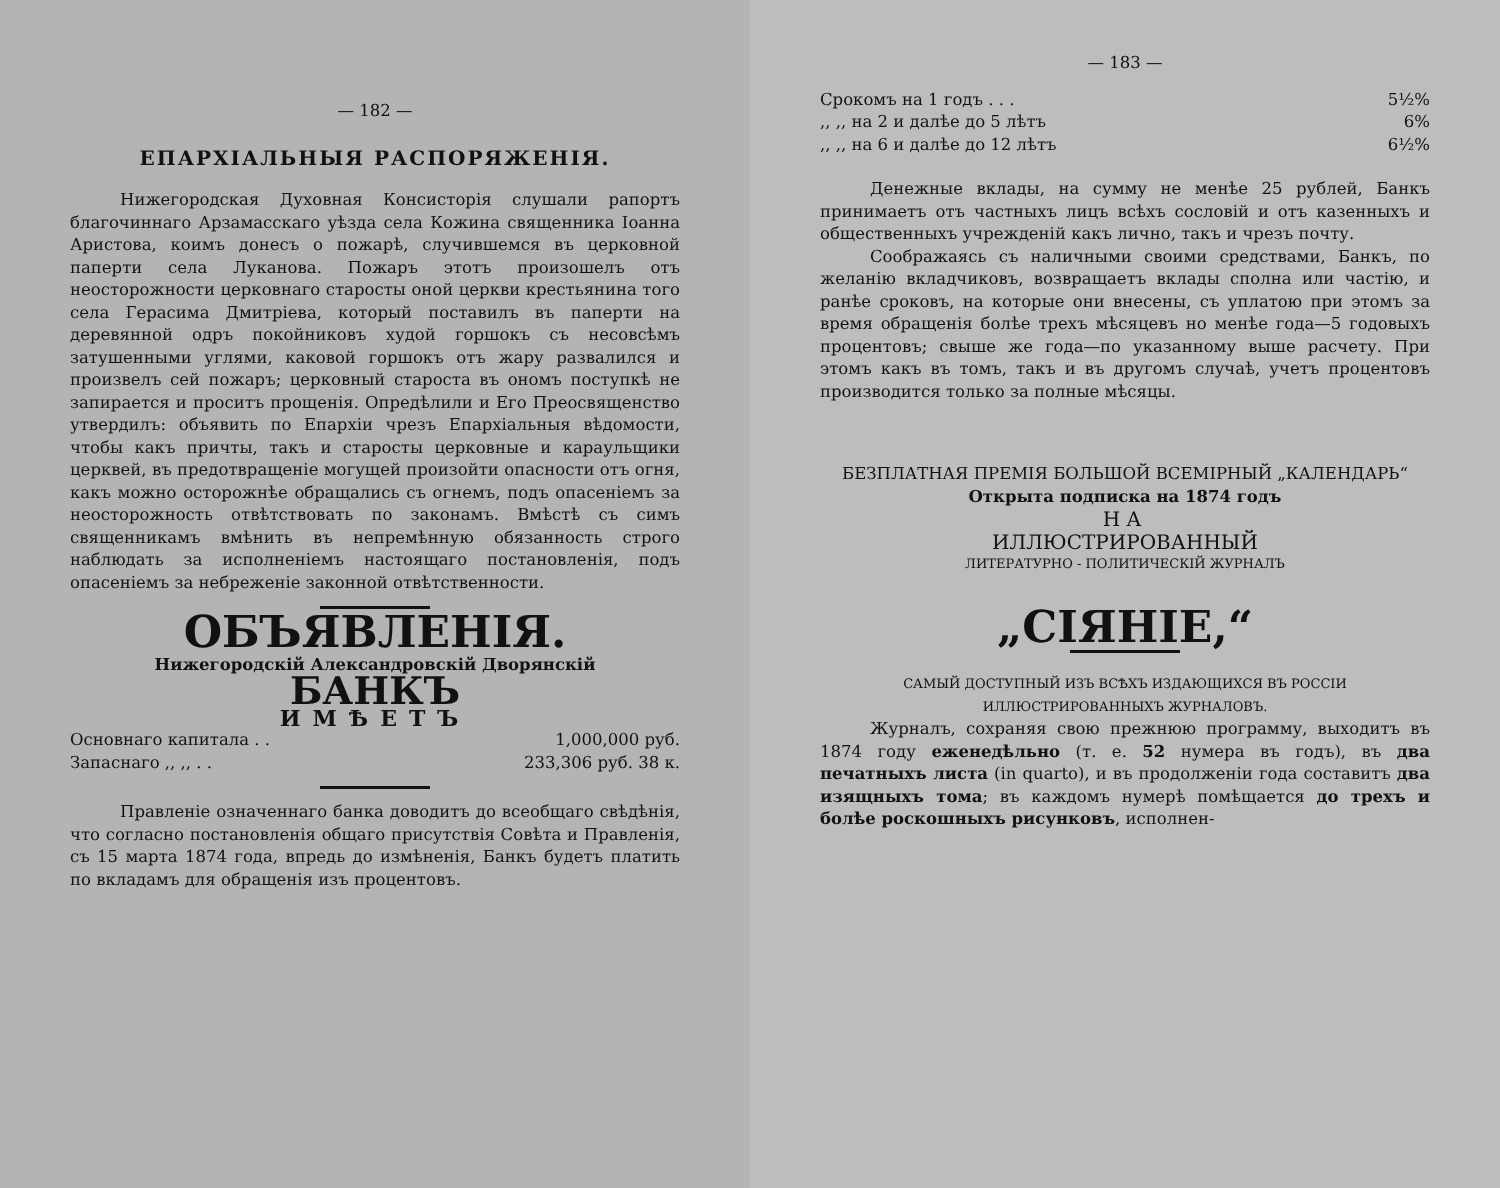— 182 —
ЕПАРХІАЛЬНЫЯ РАСПОРЯЖЕНІЯ.
Нижегородская Духовная Консисторія слушали рапортъ благочиннаго Арзамасскаго уѣзда села Кожина священника Іоанна Аристова, коимъ донесъ о пожарѣ, случившемся въ церковной паперти села Луканова. Пожаръ этотъ произошелъ отъ неосторожности церковнаго старосты оной церкви крестьянина того села Герасима Дмитріева, который поставилъ въ паперти на деревянной одръ покойниковъ худой горшокъ съ несовсѣмъ затушенными углями, каковой горшокъ отъ жару развалился и произвелъ сей пожаръ; церковный староста въ ономъ поступкѣ не запирается и проситъ прощенія. Опредѣлили и Его Преосвященство утвердилъ: объявить по Епархіи чрезъ Епархіальныя вѣдомости, чтобы какъ причты, такъ и старосты церковные и караульщики церквей, въ предотвращеніе могущей произойти опасности отъ огня, какъ можно осторожнѣе обращались съ огнемъ, подъ опасеніемъ за неосторожность отвѣтствовать по законамъ. Вмѣстѣ съ симъ священникамъ вмѣнить въ непремѣнную обязанность строго наблюдать за исполненіемъ настоящаго постановленія, подъ опасеніемъ за небреженіе законной отвѣтственности.
ОБЪЯВЛЕНІЯ.
Нижегородскій Александровскій Дворянскій
БАНКЪ
ИМѢЕТЪ
Основнаго капитала . . 1,000,000 руб.
Запаснаго ,, ,, . . 233,306 руб. 38 к.
Правленіе означеннаго банка доводитъ до всеобщаго свѣдѣнія, что согласно постановленія общаго присутствія Совѣта и Правленія, съ 15 марта 1874 года, впредь до измѣненія, Банкъ будетъ платить по вкладамъ для обращенія изъ процентовъ.
— 183 —
Срокомъ на 1 годъ . . . 5½%
,, ,, на 2 и далѣе до 5 лѣтъ 6%
,, ,, на 6 и далѣе до 12 лѣтъ 6½%
Денежные вклады, на сумму не менѣе 25 рублей, Банкъ принимаетъ отъ частныхъ лицъ всѣхъ сословій и отъ казенныхъ и общественныхъ учрежденій какъ лично, такъ и чрезъ почту.
Соображаясь съ наличными своими средствами, Банкъ, по желанію вкладчиковъ, возвращаетъ вклады сполна или частію, и ранѣе сроковъ, на которые они внесены, съ уплатою при этомъ за время обращенія болѣе трехъ мѣсяцевъ но менѣе года—5 годовыхъ процентовъ; свыше же года—по указанному выше расчету. При этомъ какъ въ томъ, такъ и въ другомъ случаѣ, учетъ процентовъ производится только за полные мѣсяцы.
БЕЗПЛАТНАЯ ПРЕМІЯ БОЛЬШОЙ ВСЕМІРНЫЙ „КАЛЕНДАРЬ“
Открыта подписка на 1874 годъ
НА
ИЛЛЮСТРИРОВАННЫЙ
ЛИТЕРАТУРНО - ПОЛИТИЧЕСКІЙ ЖУРНАЛЪ
„СІЯНІЕ,“
САМЫЙ ДОСТУПНЫЙ ИЗЪ ВСѢХЪ ИЗДАЮЩИХСЯ ВЪ РОССІИ ИЛЛЮСТРИРОВАННЫХЪ ЖУРНАЛОВЪ.
Журналъ, сохраняя свою прежнюю программу, выходитъ въ 1874 году еженедѣльно (т. е. 52 нумера въ годъ), въ два печатныхъ листа (in quarto), и въ продолженіи года составитъ два изящныхъ тома; въ каждомъ нумерѣ помѣщается до трехъ и болѣе роскошныхъ рисунковъ, исполнен-